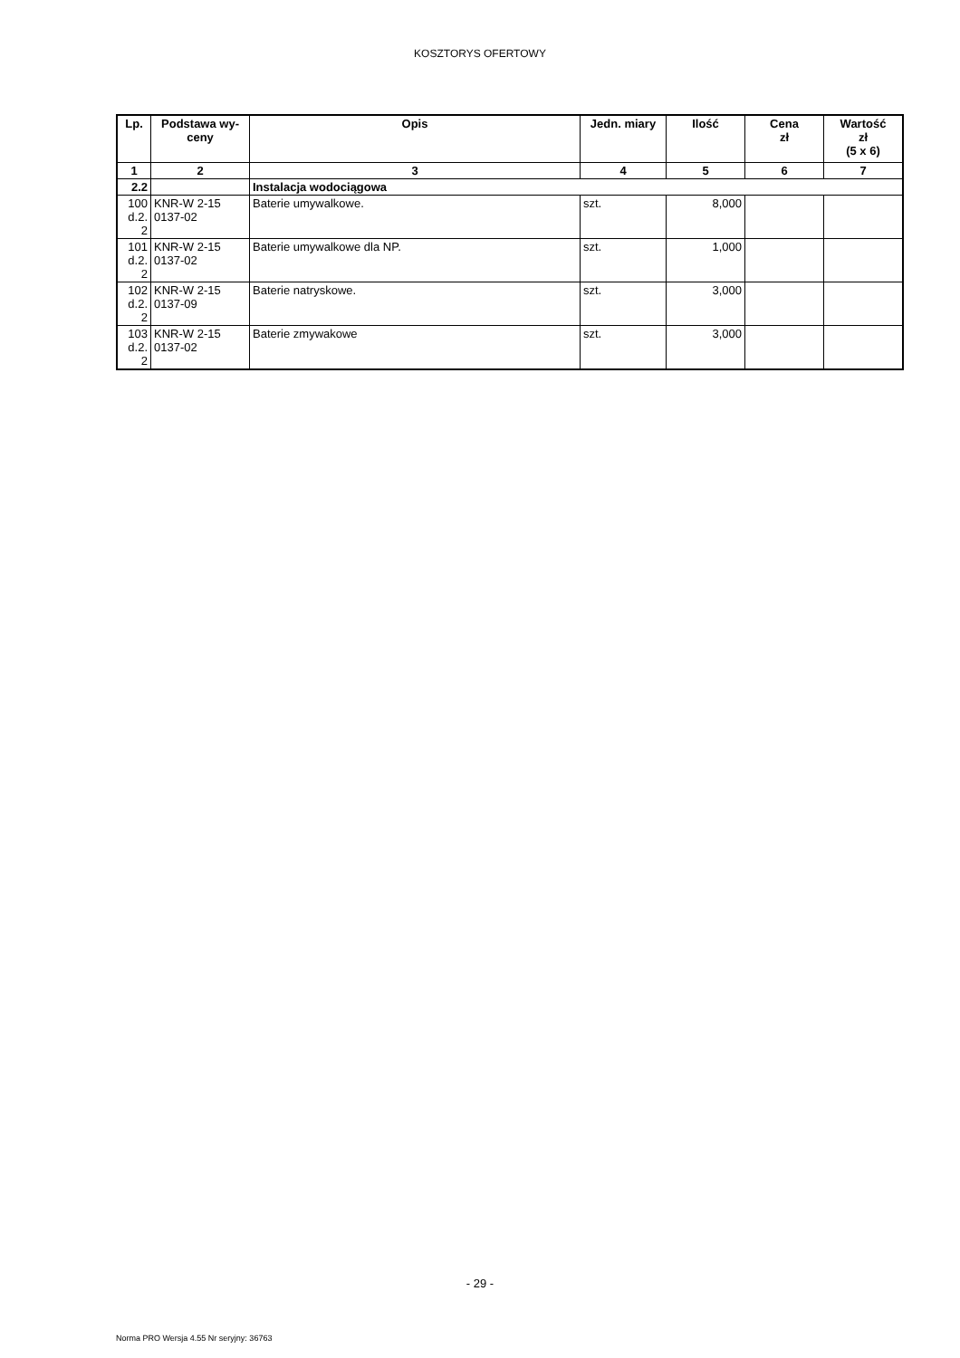KOSZTORYS OFERTOWY
| Lp. | Podstawa wy- ceny | Opis | Jedn. miary | Ilość | Cena zł | Wartość zł (5 x 6) |
| --- | --- | --- | --- | --- | --- | --- |
| 1 | 2 | 3 | 4 | 5 | 6 | 7 |
| 2.2 | | Instalacja wodociągowa | | | | |
| 100 d.2. 2 | KNR-W 2-15 0137-02 | Baterie umywalkowe. | szt. | 8,000 | | |
| 101 d.2. 2 | KNR-W 2-15 0137-02 | Baterie umywalkowe dla NP. | szt. | 1,000 | | |
| 102 d.2. 2 | KNR-W 2-15 0137-09 | Baterie natryskowe. | szt. | 3,000 | | |
| 103 d.2. 2 | KNR-W 2-15 0137-02 | Baterie zmywakowe | szt. | 3,000 | | |
- 29 -
Norma PRO Wersja 4.55 Nr seryjny: 36763